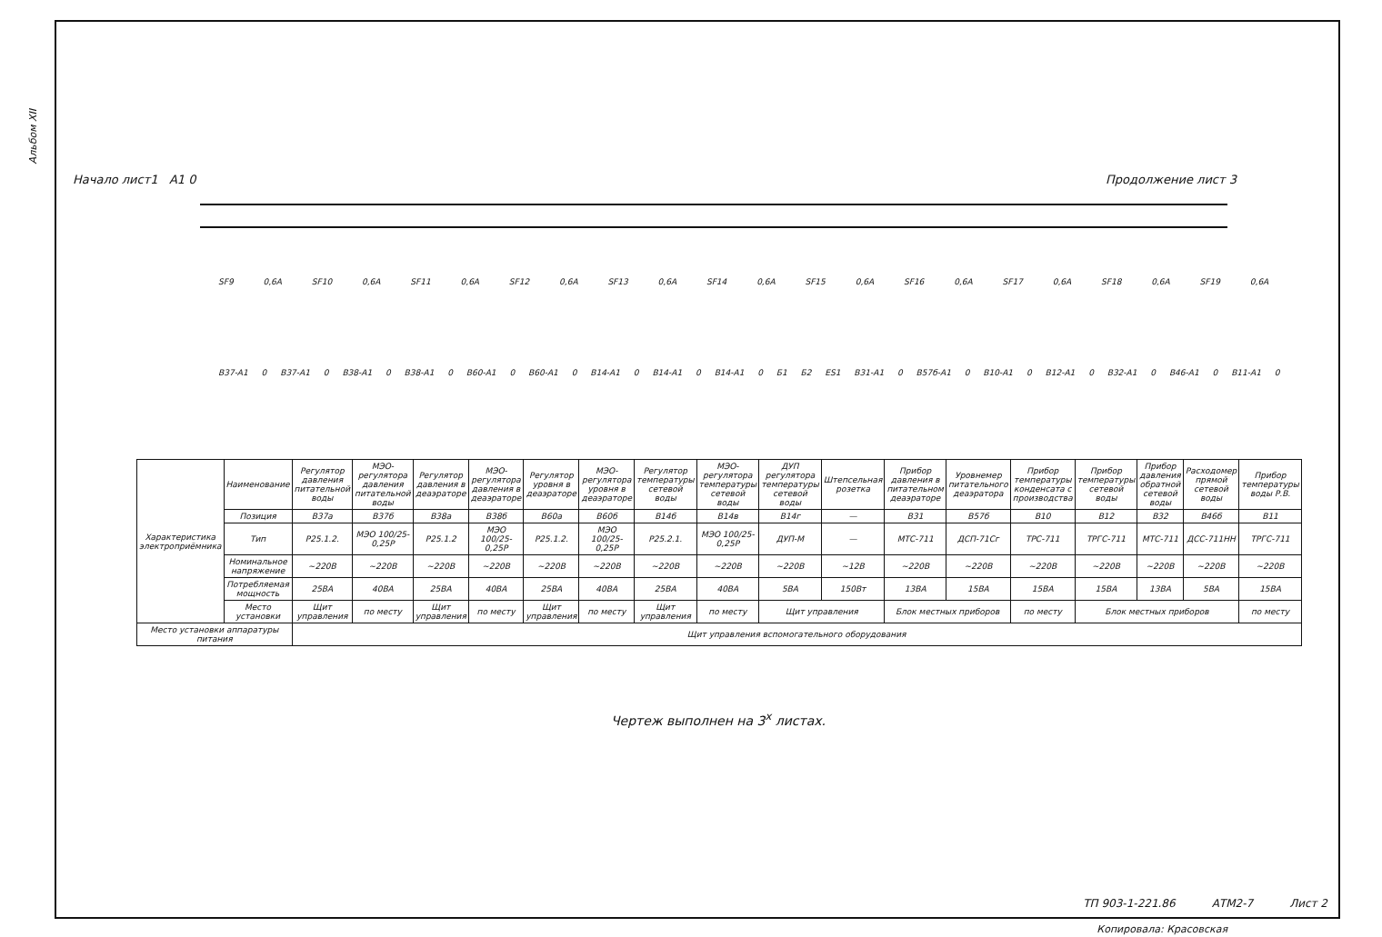Альбом XII
Начало лист1 А1 0 Продолжение лист 3
SF9 0,6А SF10 0,6А SF11 0,6А SF12 0,6А SF13 0,6А SF14 0,6А SF15 0,6А SF16 0,6А SF17 0,6А SF18 0,6А SF19 0,6А
В37-А1 0 В37-А1 0 В38-А1 0 В38-А1 0 В60-А1 0 В60-А1 0 В14-А1 0 В14-А1 0 В14-А1 0 Б1 Б2 ES1 В31-А1 0 В57б-А1 0 В10-А1 0 В12-А1 0 В32-А1 0 В46-А1 0 В11-А1 0
| Характеристика электроприёмника | Наименование | Регулятор давления питательной воды | МЭО-регулятора давления питательной воды | Регулятор давления в деаэраторе | МЭО-регулятора давления в деаэраторе | Регулятор уровня в деаэраторе | МЭО-регулятора уровня в деаэраторе | Регулятор температуры сетевой воды | МЭО-регулятора температуры сетевой воды | ДУП регулятора температуры сетевой воды | Штепсельная розетка | Прибор давления в питательном деаэраторе | Уровнемер питательного деаэратора | Прибор температуры конденсата с производства | Прибор температуры сетевой воды | Прибор давления обратной сетевой воды | Расходомер прямой сетевой воды | Прибор температуры воды Р.В. |
| | Позиция | В37а | В37б | В38а | В38б | В60а | В60б | В14б | В14в | В14г | — | В31 | В57б | В10 | В12 | В32 | В46б | В11 |
| | Тип | Р25.1.2. | МЭО 100/25-0,25Р | Р25.1.2 | МЭО 100/25-0,25Р | Р25.1.2. | МЭО 100/25-0,25Р | Р25.2.1. | МЭО 100/25-0,25Р | ДУП-М | — | МТС-711 | ДСП-71Сг | ТРС-711 | ТРГС-711 | МТС-711 | ДСС-711НН | ТРГС-711 |
| | Номинальное напряжение | ~220В | ~220В | ~220В | ~220В | ~220В | ~220В | ~220В | ~220В | ~220В | ~12В | ~220В | ~220В | ~220В | ~220В | ~220В | ~220В | ~220В |
| | Потребляемая мощность | 25ВА | 40ВА | 25ВА | 40ВА | 25ВА | 40ВА | 25ВА | 40ВА | 5ВА | 150Вт | 13ВА | 15ВА | 15ВА | 15ВА | 13ВА | 5ВА | 15ВА |
| | Место установки | Щит управления | по месту | Щит управления | по месту | Щит управления | по месту | Щит управления | по месту | Щит управления | | Блок местных приборов | | по месту | Блок местных приборов | | | по месту |
| Место установки аппаратуры питания | | Щит управления вспомогательного оборудования | | | | | | | | | | | | | | | | |
Чертеж выполнен на 3<sup>х</sup> листах.
ТП 903-1-221.86 АТМ2-7 Лист 2
Копировала: Красовская